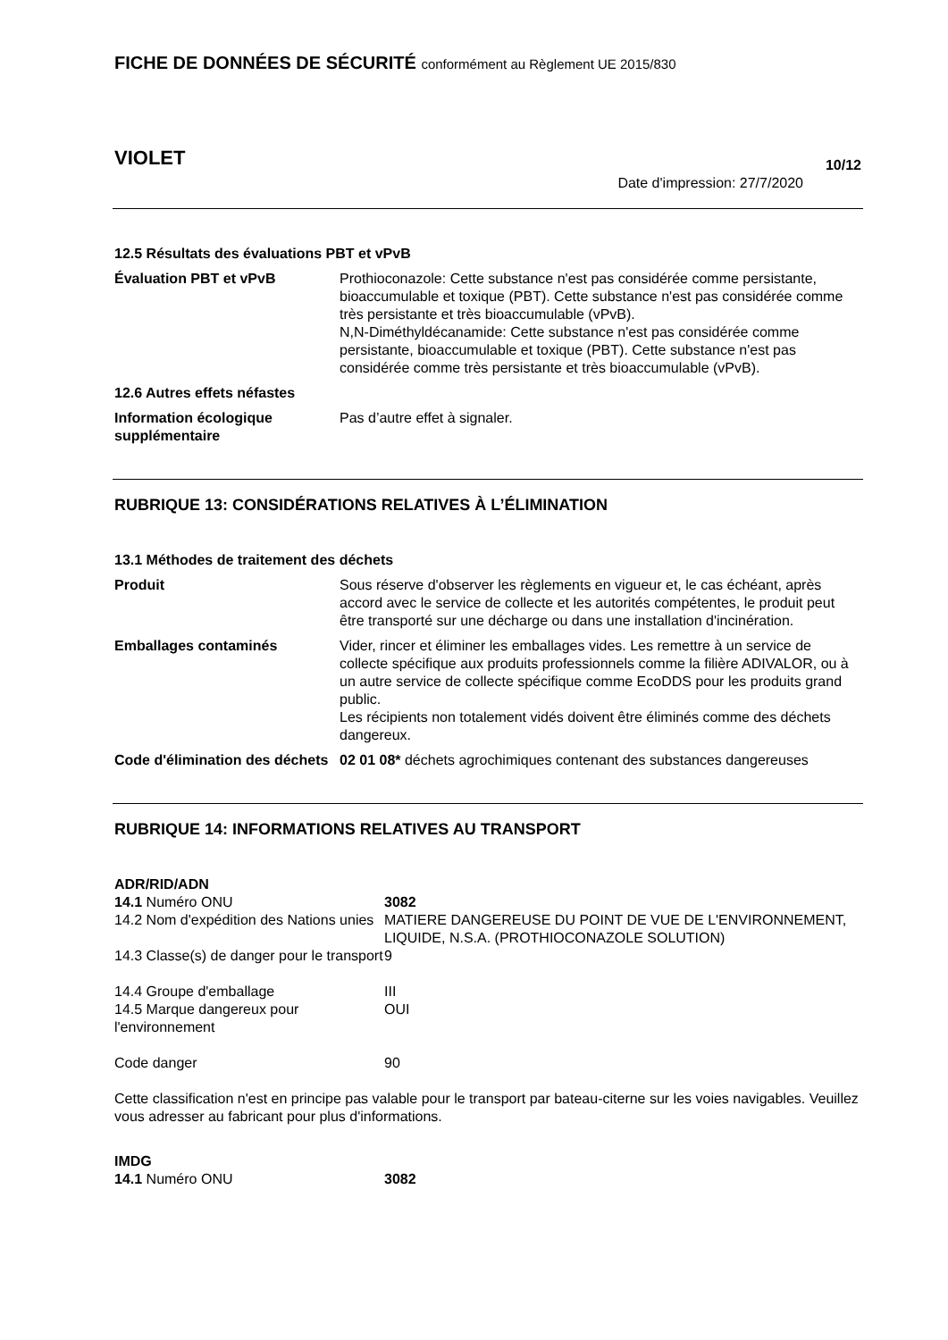FICHE DE DONNÉES DE SÉCURITÉ conformément au Règlement UE 2015/830
VIOLET
10/12
Date d'impression: 27/7/2020
12.5 Résultats des évaluations PBT et vPvB
| Évaluation PBT et vPvB | Prothioconazole: Cette substance n'est pas considérée comme persistante, bioaccumulable et toxique (PBT). Cette substance n'est pas considérée comme très persistante et très bioaccumulable (vPvB). N,N-Diméthyldécanamide: Cette substance n'est pas considérée comme persistante, bioaccumulable et toxique (PBT). Cette substance n'est pas considérée comme très persistante et très bioaccumulable (vPvB). |
| 12.6 Autres effets néfastes | |
| Information écologique supplémentaire | Pas d’autre effet à signaler. |
RUBRIQUE 13: CONSIDÉRATIONS RELATIVES À L’ÉLIMINATION
13.1 Méthodes de traitement des déchets
| Produit | Sous réserve d'observer les règlements en vigueur et, le cas échéant, après accord avec le service de collecte et les autorités compétentes, le produit peut être transporté sur une décharge ou dans une installation d'incinération. |
| Emballages contaminés | Vider, rincer et éliminer les emballages vides. Les remettre à un service de collecte spécifique aux produits professionnels comme la filière ADIVALOR, ou à un autre service de collecte spécifique comme EcoDDS pour les produits grand public. Les récipients non totalement vidés doivent être éliminés comme des déchets dangereux. |
| Code d'élimination des déchets | 02 01 08* déchets agrochimiques contenant des substances dangereuses |
RUBRIQUE 14: INFORMATIONS RELATIVES AU TRANSPORT
ADR/RID/ADN
| 14.1 Numéro ONU | 3082 |
| 14.2 Nom d'expédition des Nations unies | MATIERE DANGEREUSE DU POINT DE VUE DE L'ENVIRONNEMENT, LIQUIDE, N.S.A. (PROTHIOCONAZOLE SOLUTION) |
| 14.3 Classe(s) de danger pour le transport | 9 |
| 14.4 Groupe d'emballage | III |
| 14.5 Marque dangereux pour l'environnement | OUI |
| Code danger | 90 |
Cette classification n'est en principe pas valable pour le transport par bateau-citerne sur les voies navigables. Veuillez vous adresser au fabricant pour plus d'informations.
IMDG
| 14.1 Numéro ONU | 3082 |